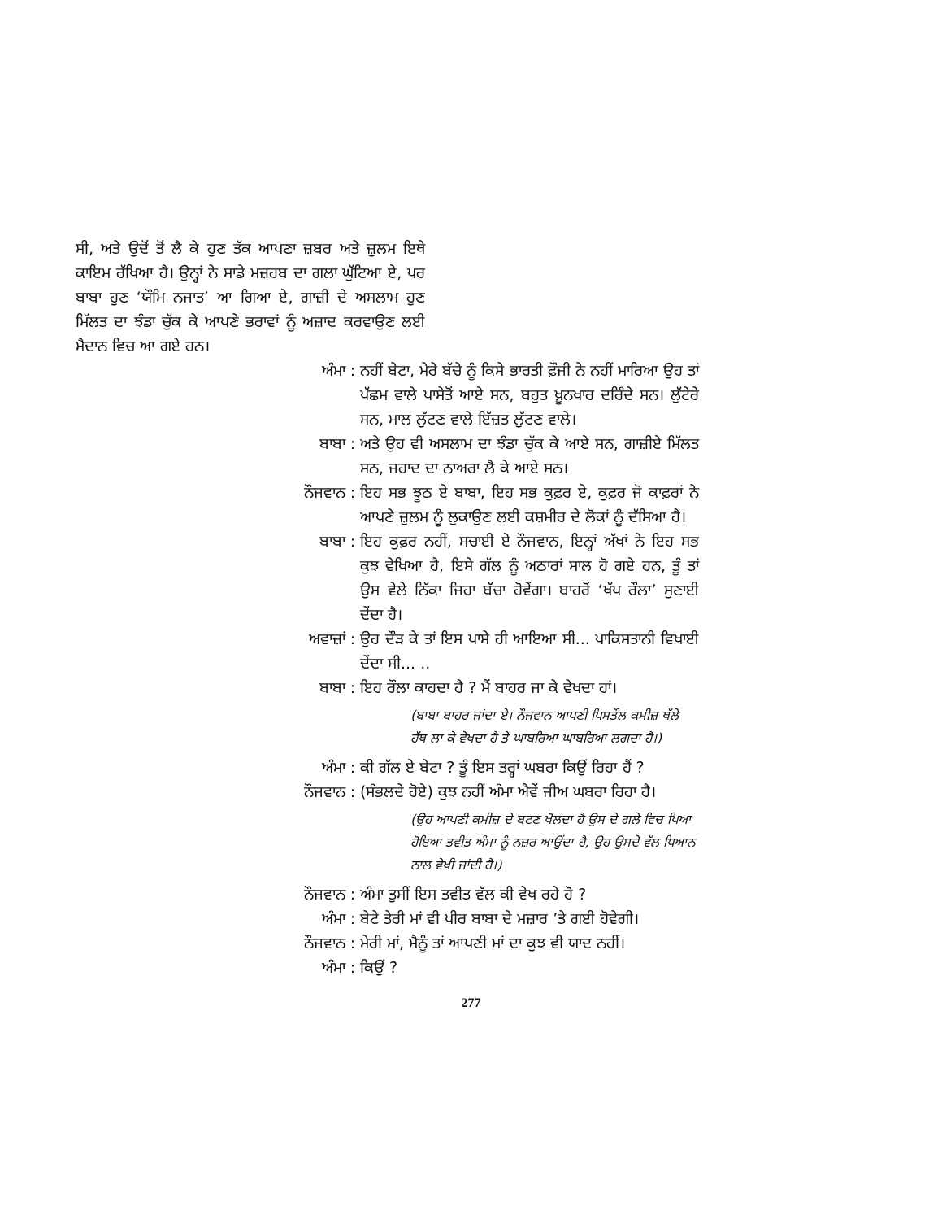ਸੀ, ਅਤੇ ਉਦੋਂ ਤੋਂ ਲੈ ਕੇ ਹੁਣ ਤੱਕ ਆਪਣਾ ਜ਼ਬਰ ਅਤੇ ਜ਼ੁਲਮ ਇਥੇ ਕਾਇਮ ਰੱਖਿਆ ਹੈ। ਉਨ੍ਹਾਂ ਨੇ ਸਾਡੇ ਮਜ਼ਹਬ ਦਾ ਗਲਾ ਘੁੱਟਿਆ ਏ, ਪਰ ਬਾਬਾ ਹੁਣ ‘ਯੌਮਿ ਨਜਾਤ’ ਆ ਗਿਆ ਏ, ਗਾਜ਼ੀ ਦੇ ਅਸਲਾਮ ਹੁਣ ਮਿੱਲਤ ਦਾ ਝੰਡਾ ਚੁੱਕ ਕੇ ਆਪਣੇ ਭਰਾਵਾਂ ਨੂੰ ਅਜ਼ਾਦ ਕਰਵਾਉਣ ਲਈ ਮੈਦਾਨ ਵਿਚ ਆ ਗਏ ਹਨ।
ਅੰਮਾ: ਨਹੀਂ ਬੇਟਾ, ਮੇਰੇ ਬੱਚੇ ਨੂੰ ਕਿਸੇ ਭਾਰਤੀ ਫ਼ੌਜੀ ਨੇ ਨਹੀਂ ਮਾਰਿਆ ਉਹ ਤਾਂ ਪੱਛਮ ਵਾਲੇ ਪਾਸੇਤੋਂ ਆਏ ਸਨ, ਬਹੁਤ ਖ਼ੂਨਖਾਰ ਦਰਿੰਦੇ ਸਨ। ਲੁੱਟੇਰੇ ਸਨ, ਮਾਲ ਲੁੱਟਣ ਵਾਲੇ ਇੱਜ਼ਤ ਲੁੱਟਣ ਵਾਲੇ।
ਬਾਬਾ: ਅਤੇ ਉਹ ਵੀ ਅਸਲਾਮ ਦਾ ਝੰਡਾ ਚੁੱਕ ਕੇ ਆਏ ਸਨ, ਗਾਜ਼ੀਏ ਮਿੱਲਤ ਸਨ, ਜਹਾਦ ਦਾ ਨਾਅਰਾ ਲੈ ਕੇ ਆਏ ਸਨ।
ਨੌਜਵਾਨ: ਇਹ ਸਭ ਝੂਠ ਏ ਬਾਬਾ, ਇਹ ਸਭ ਕੁਫ਼ਰ ਏ, ਕੁਫ਼ਰ ਜੋ ਕਾਫ਼ਰਾਂ ਨੇ ਆਪਣੇ ਜ਼ੁਲਮ ਨੂੰ ਲੁਕਾਉਣ ਲਈ ਕਸ਼ਮੀਰ ਦੇ ਲੋਕਾਂ ਨੂੰ ਦੱਸਿਆ ਹੈ।
ਬਾਬਾ: ਇਹ ਕੁਫ਼ਰ ਨਹੀਂ, ਸਚਾਈ ਏ ਨੌਜਵਾਨ, ਇਨ੍ਹਾਂ ਅੱਖਾਂ ਨੇ ਇਹ ਸਭ ਕੁਝ ਵੇਖਿਆ ਹੈ, ਇਸੇ ਗੱਲ ਨੂੰ ਅਠਾਰਾਂ ਸਾਲ ਹੋ ਗਏ ਹਨ, ਤੂੰ ਤਾਂ ਉਸ ਵੇਲੇ ਨਿੱਕਾ ਜਿਹਾ ਬੱਚਾ ਹੋਵੇਂਗਾ। ਬਾਹਰੋਂ ‘ਖੱਪ ਰੌਲਾ’ ਸੁਣਾਈ ਦੇਂਦਾ ਹੈ।
ਅਵਾਜ਼ਾਂ: ਉਹ ਦੌੜ ਕੇ ਤਾਂ ਇਸ ਪਾਸੇ ਹੀ ਆਇਆ ਸੀ... ਪਾਕਿਸਤਾਨੀ ਵਿਖਾਈ ਦੇਂਦਾ ਸੀ... ..
ਬਾਬਾ: ਇਹ ਰੌਲਾ ਕਾਹਦਾ ਹੈ ? ਮੈਂ ਬਾਹਰ ਜਾ ਕੇ ਵੇਖਦਾ ਹਾਂ।
(ਬਾਬਾ ਬਾਹਰ ਜਾਂਦਾ ਏ। ਨੌਜਵਾਨ ਆਪਣੀ ਪਿਸਤੌਲ ਕਮੀਜ਼ ਥੱਲੇ ਹੱਥ ਲਾ ਕੇ ਵੇਖਦਾ ਹੈ ਤੇ ਘਾਬਰਿਆ ਘਾਬਰਿਆ ਲਗਦਾ ਹੈ।)
ਅੰਮਾ: ਕੀ ਗੱਲ ਏ ਬੇਟਾ ? ਤੂੰ ਇਸ ਤਰ੍ਹਾਂ ਘਬਰਾ ਕਿਉਂ ਰਿਹਾ ਹੈਂ ?
ਨੌਜਵਾਨ: (ਸੰਭਲਦੇ ਹੋਏ) ਕੁਝ ਨਹੀਂ ਅੰਮਾ ਐਵੇਂ ਜੀਅ ਘਬਰਾ ਰਿਹਾ ਹੈ।
(ਉਹ ਆਪਣੀ ਕਮੀਜ਼ ਦੇ ਬਟਣ ਖੋਲਦਾ ਹੈ ਉਸ ਦੇ ਗਲੇ ਵਿਚ ਪਿਆ ਹੋਇਆ ਤਵੀਤ ਅੰਮਾ ਨੂੰ ਨਜ਼ਰ ਆਉਂਦਾ ਹੈ, ਉਹ ਉਸਦੇ ਵੱਲ ਧਿਆਨ ਨਾਲ ਵੇਖੀ ਜਾਂਦੀ ਹੈ।)
ਨੌਜਵਾਨ: ਅੰਮਾ ਤੁਸੀਂ ਇਸ ਤਵੀਤ ਵੱਲ ਕੀ ਵੇਖ ਰਹੇ ਹੋ ?
ਅੰਮਾ: ਬੇਟੇ ਤੇਰੀ ਮਾਂ ਵੀ ਪੀਰ ਬਾਬਾ ਦੇ ਮਜ਼ਾਰ ’ਤੇ ਗਈ ਹੋਵੇਗੀ।
ਨੌਜਵਾਨ: ਮੇਰੀ ਮਾਂ, ਮੈਨੂੰ ਤਾਂ ਆਪਣੀ ਮਾਂ ਦਾ ਕੁਝ ਵੀ ਯਾਦ ਨਹੀਂ।
ਅੰਮਾ: ਕਿਉਂ ?
277